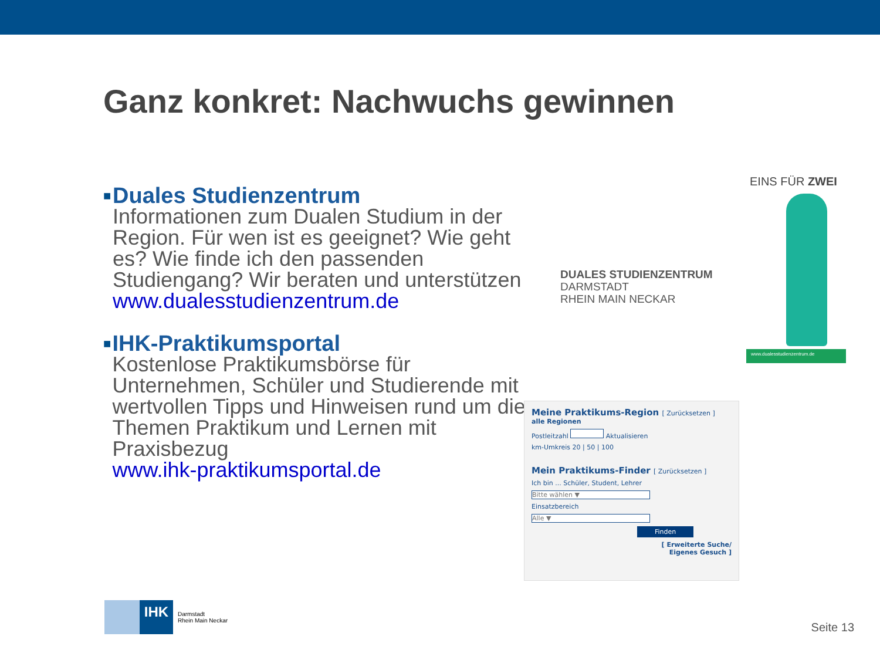Ganz konkret: Nachwuchs gewinnen
■
Duales Studienzentrum
Informationen zum Dualen Studium in der Region. Für wen ist es geeignet? Wie geht es? Wie finde ich den passenden Studiengang? Wir beraten und unterstützen
www.dualesstudienzentrum.de
■
IHK-Praktikumsportal
Kostenlose Praktikumsbörse für Unternehmen, Schüler und Studierende mit wertvollen Tipps und Hinweisen rund um die Themen Praktikum und Lernen mit Praxisbezug
www.ihk-praktikumsportal.de
DUALES STUDIENZENTRUM
DARMSTADT
RHEIN MAIN NECKAR
EINS FÜR ZWEI
www.dualesstudienzentrum.de
Meine Praktikums-Region [ Zurücksetzen ]
alle Regionen
Postleitzahl Aktualisieren
km-Umkreis 20 | 50 | 100
Mein Praktikums-Finder [ Zurücksetzen ]
Ich bin ... Schüler, Student, Lehrer
Bitte wählen ▼
Einsatzbereich
Alle ▼
Finden
[ Erweiterte Suche/
Eigenes Gesuch ]
IHK
Darmstadt
Rhein Main Neckar
Seite 13